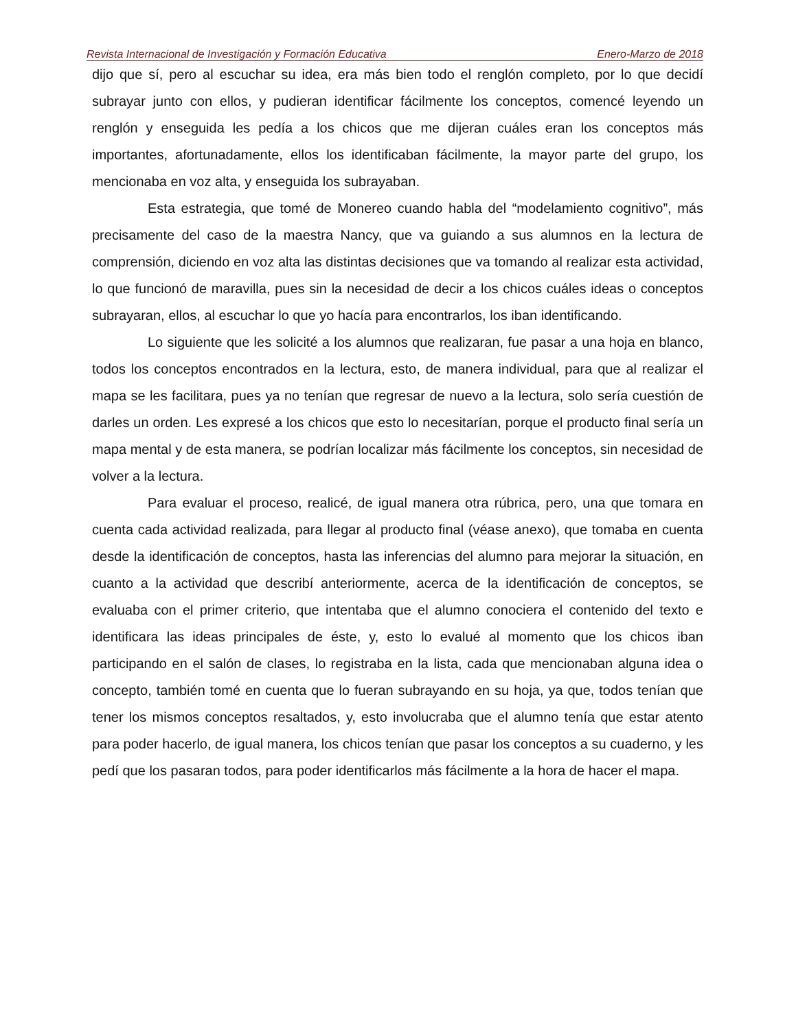Revista Internacional de Investigación y Formación Educativa Enero-Marzo de 2018
dijo que sí, pero al escuchar su idea, era más bien todo el renglón completo, por lo que decidí subrayar junto con ellos, y pudieran identificar fácilmente los conceptos, comencé leyendo un renglón y enseguida les pedía a los chicos que me dijeran cuáles eran los conceptos más importantes, afortunadamente, ellos los identificaban fácilmente, la mayor parte del grupo, los mencionaba en voz alta, y enseguida los subrayaban.
Esta estrategia, que tomé de Monereo cuando habla del “modelamiento cognitivo”, más precisamente del caso de la maestra Nancy, que va guiando a sus alumnos en la lectura de comprensión, diciendo en voz alta las distintas decisiones que va tomando al realizar esta actividad, lo que funcionó de maravilla, pues sin la necesidad de decir a los chicos cuáles ideas o conceptos subrayaran, ellos, al escuchar lo que yo hacía para encontrarlos, los iban identificando.
Lo siguiente que les solicité a los alumnos que realizaran, fue pasar a una hoja en blanco, todos los conceptos encontrados en la lectura, esto, de manera individual, para que al realizar el mapa se les facilitara, pues ya no tenían que regresar de nuevo a la lectura, solo sería cuestión de darles un orden. Les expresé a los chicos que esto lo necesitarían, porque el producto final sería un mapa mental y de esta manera, se podrían localizar más fácilmente los conceptos, sin necesidad de volver a la lectura.
Para evaluar el proceso, realicé, de igual manera otra rúbrica, pero, una que tomara en cuenta cada actividad realizada, para llegar al producto final (véase anexo), que tomaba en cuenta desde la identificación de conceptos, hasta las inferencias del alumno para mejorar la situación, en cuanto a la actividad que describí anteriormente, acerca de la identificación de conceptos, se evaluaba con el primer criterio, que intentaba que el alumno conociera el contenido del texto e identificara las ideas principales de éste, y, esto lo evalué al momento que los chicos iban participando en el salón de clases, lo registraba en la lista, cada que mencionaban alguna idea o concepto, también tomé en cuenta que lo fueran subrayando en su hoja, ya que, todos tenían que tener los mismos conceptos resaltados, y, esto involucraba que el alumno tenía que estar atento para poder hacerlo, de igual manera, los chicos tenían que pasar los conceptos a su cuaderno, y les pedí que los pasaran todos, para poder identificarlos más fácilmente a la hora de hacer el mapa.